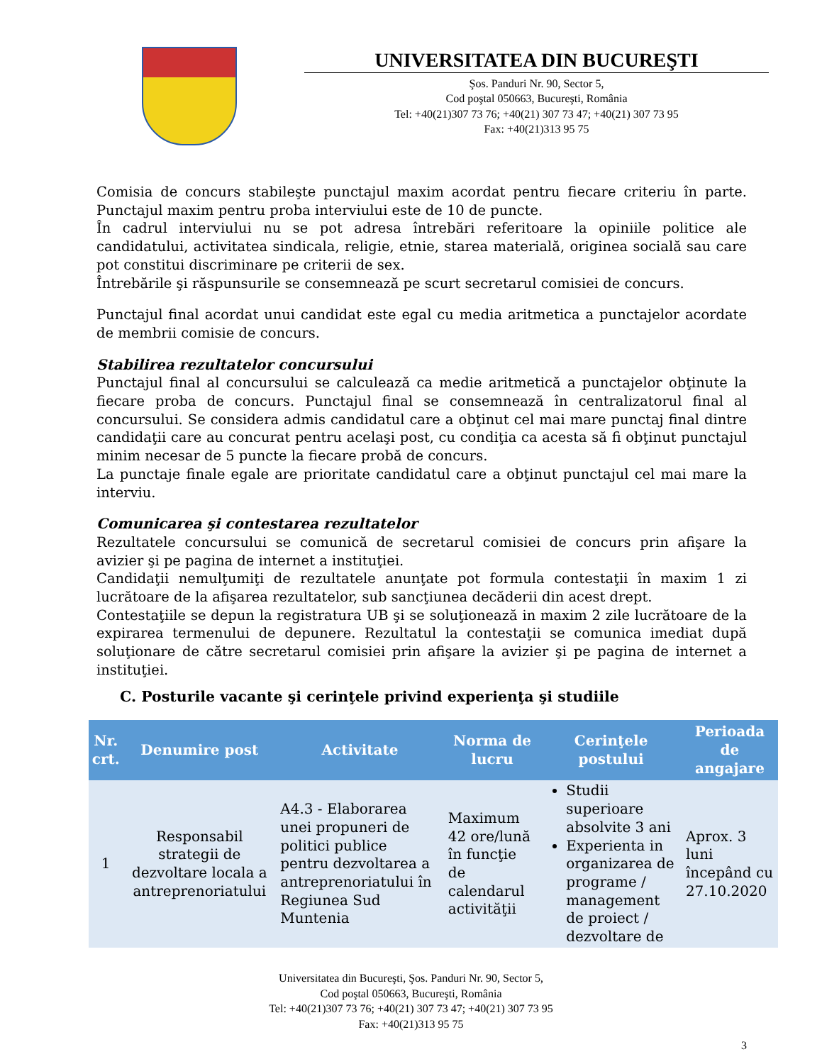UNIVERSITATEA DIN BUCUREŞTI
Şos. Panduri Nr. 90, Sector 5,
Cod poştal 050663, Bucureşti, România
Tel: +40(21)307 73 76; +40(21) 307 73 47; +40(21) 307 73 95
Fax: +40(21)313 95 75
Comisia de concurs stabileşte punctajul maxim acordat pentru fiecare criteriu în parte. Punctajul maxim pentru proba interviului este de 10 de puncte.
În cadrul interviului nu se pot adresa întrebări referitoare la opiniile politice ale candidatului, activitatea sindicala, religie, etnie, starea materială, originea socială sau care pot constitui discriminare pe criterii de sex.
Întrebările şi răspunsurile se consemnează pe scurt secretarul comisiei de concurs.
Punctajul final acordat unui candidat este egal cu media aritmetica a punctajelor acordate de membrii comisie de concurs.
Stabilirea rezultatelor concursului
Punctajul final al concursului se calculează ca medie aritmetică a punctajelor obţinute la fiecare proba de concurs. Punctajul final se consemnează în centralizatorul final al concursului. Se considera admis candidatul care a obţinut cel mai mare punctaj final dintre candidaţii care au concurat pentru acelaşi post, cu condiţia ca acesta să fi obţinut punctajul minim necesar de 5 puncte la fiecare probă de concurs.
La punctaje finale egale are prioritate candidatul care a obţinut punctajul cel mai mare la interviu.
Comunicarea şi contestarea rezultatelor
Rezultatele concursului se comunică de secretarul comisiei de concurs prin afişare la avizier şi pe pagina de internet a instituţiei.
Candidaţii nemulţumiţi de rezultatele anunţate pot formula contestaţii în maxim 1 zi lucrătoare de la afişarea rezultatelor, sub sancţiunea decăderii din acest drept.
Contestaţiile se depun la registratura UB şi se soluţionează in maxim 2 zile lucrătoare de la expirarea termenului de depunere. Rezultatul la contestaţii se comunica imediat după soluţionare de către secretarul comisiei prin afişare la avizier şi pe pagina de internet a instituţiei.
C. Posturile vacante şi cerinţele privind experienţa şi studiile
| Nr. crt. | Denumire post | Activitate | Norma de lucru | Cerinţele postului | Perioada de angajare |
| --- | --- | --- | --- | --- | --- |
| 1 | Responsabil strategii de dezvoltare locala a antreprenoriatului | A4.3 - Elaborarea unei propuneri de politici publice pentru dezvoltarea a antreprenoriatului în Regiunea Sud Muntenia | Maximum 42 ore/lună în funcţie de calendarul activităţii | Studii superioare absolvite 3 ani Experienta in organizarea de programe / management de proiect / dezvoltare de | Aprox. 3 luni începând cu 27.10.2020 |
Universitatea din Bucureşti, Şos. Panduri Nr. 90, Sector 5,
Cod poştal 050663, Bucureşti, România
Tel: +40(21)307 73 76; +40(21) 307 73 47; +40(21) 307 73 95
Fax: +40(21)313 95 75
3